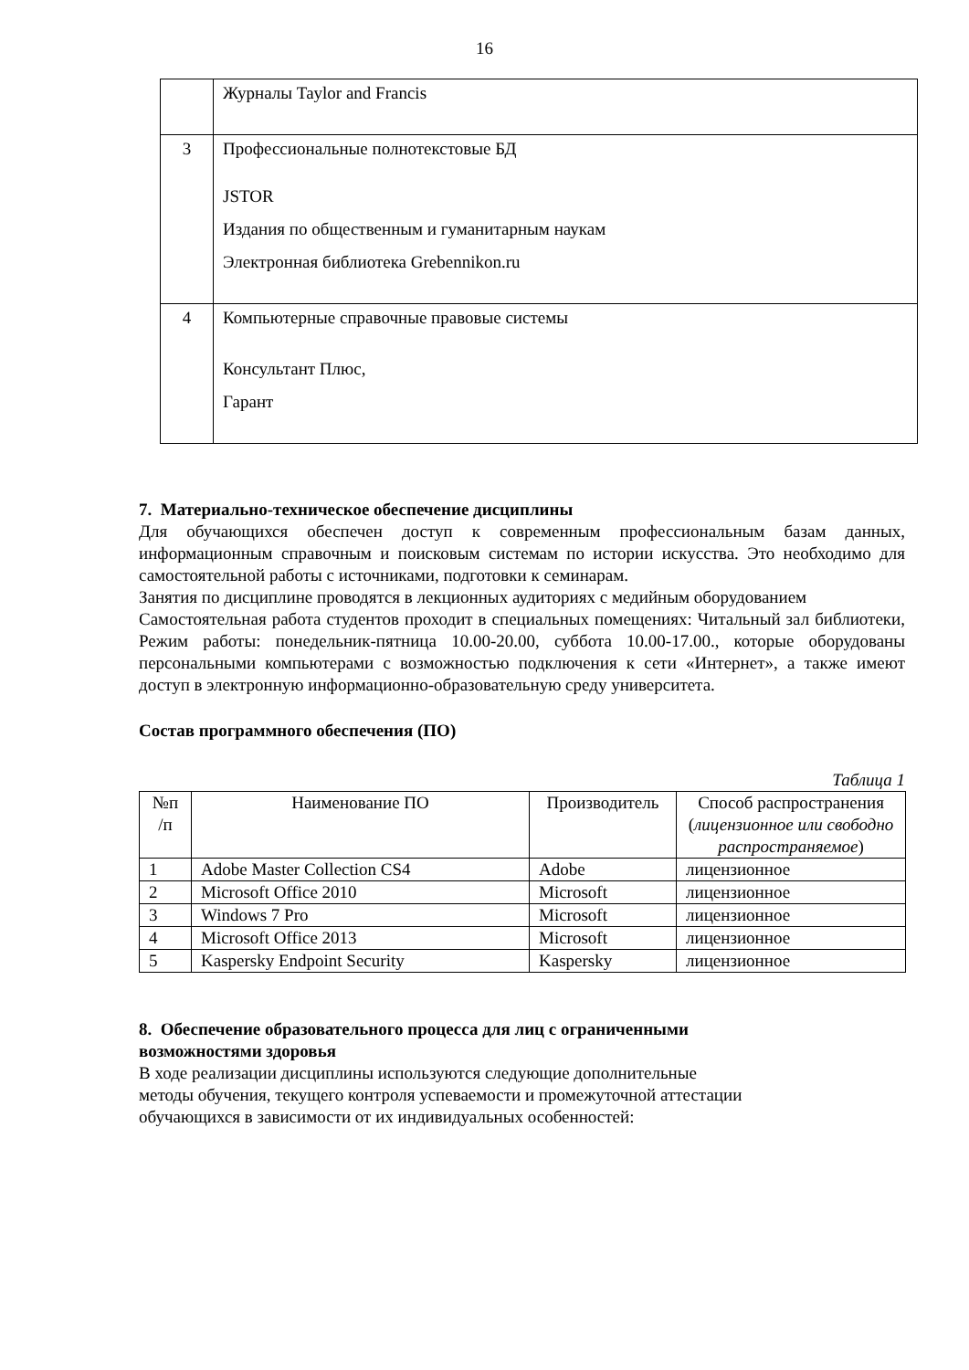16
| | Журналы Taylor and Francis |
| 3 | Профессиональные полнотекстовые БД JSTOR Издания по общественным и гуманитарным наукам Электронная библиотека Grebennikon.ru |
| 4 | Компьютерные справочные правовые системы Консультант Плюс, Гарант |
7. Материально-техническое обеспечение дисциплины
Для обучающихся обеспечен доступ к современным профессиональным базам данных, информационным справочным и поисковым системам по истории искусства. Это необходимо для самостоятельной работы с источниками, подготовки к семинарам.
Занятия по дисциплине проводятся в лекционных аудиториях с медийным оборудованием
Самостоятельная работа студентов проходит в специальных помещениях: Читальный зал библиотеки, Режим работы: понедельник-пятница 10.00-20.00, суббота 10.00-17.00., которые оборудованы персональными компьютерами с возможностью подключения к сети «Интернет», а также имеют доступ в электронную информационно-образовательную среду университета.
Состав программного обеспечения (ПО)
Таблица 1
| №п /п | Наименование ПО | Производитель | Способ распространения ( лицензионное или свободно распространяемое ) |
| --- | --- | --- | --- |
| 1 | Adobe Master Collection CS4 | Adobe | лицензионное |
| 2 | Microsoft Office 2010 | Microsoft | лицензионное |
| 3 | Windows 7 Pro | Microsoft | лицензионное |
| 4 | Microsoft Office 2013 | Microsoft | лицензионное |
| 5 | Kaspersky Endpoint Security | Kaspersky | лицензионное |
8. Обеспечение образовательного процесса для лиц с ограниченными возможностями здоровья
В ходе реализации дисциплины используются следующие дополнительные
методы обучения, текущего контроля успеваемости и промежуточной аттестации
обучающихся в зависимости от их индивидуальных особенностей: